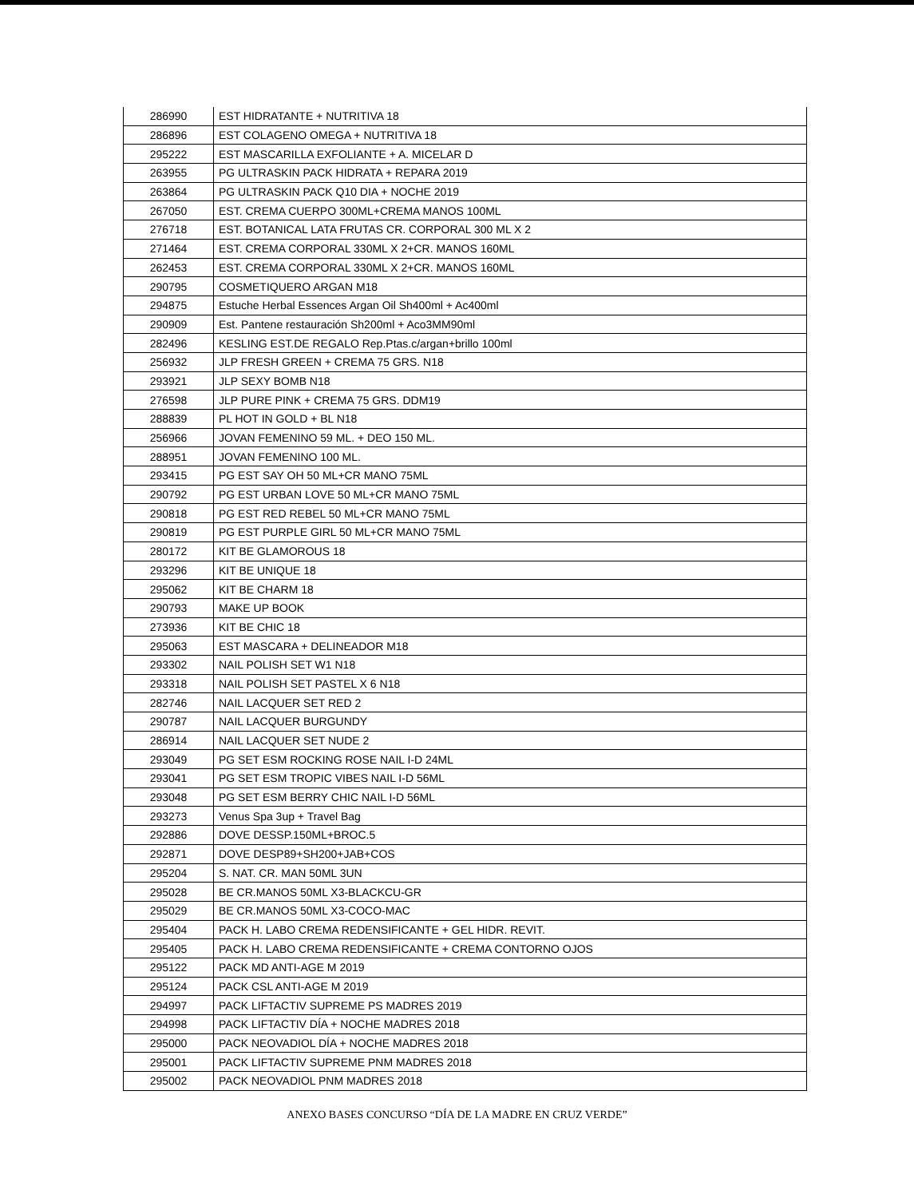| 286990 | EST HIDRATANTE + NUTRITIVA 18 |
| 286896 | EST COLAGENO OMEGA + NUTRITIVA 18 |
| 295222 | EST MASCARILLA EXFOLIANTE + A. MICELAR D |
| 263955 | PG ULTRASKIN PACK HIDRATA + REPARA 2019 |
| 263864 | PG ULTRASKIN PACK Q10 DIA + NOCHE 2019 |
| 267050 | EST. CREMA CUERPO 300ML+CREMA MANOS 100ML |
| 276718 | EST. BOTANICAL LATA FRUTAS CR. CORPORAL 300 ML X 2 |
| 271464 | EST. CREMA CORPORAL 330ML X 2+CR. MANOS 160ML |
| 262453 | EST. CREMA CORPORAL 330ML X 2+CR. MANOS 160ML |
| 290795 | COSMETIQUERO ARGAN M18 |
| 294875 | Estuche Herbal Essences Argan Oil Sh400ml + Ac400ml |
| 290909 | Est. Pantene restauración Sh200ml + Aco3MM90ml |
| 282496 | KESLING EST.DE REGALO Rep.Ptas.c/argan+brillo 100ml |
| 256932 | JLP FRESH GREEN + CREMA 75 GRS. N18 |
| 293921 | JLP SEXY BOMB N18 |
| 276598 | JLP PURE PINK + CREMA 75 GRS. DDM19 |
| 288839 | PL HOT IN GOLD + BL N18 |
| 256966 | JOVAN FEMENINO 59 ML. + DEO 150 ML. |
| 288951 | JOVAN FEMENINO 100 ML. |
| 293415 | PG EST SAY OH 50 ML+CR MANO 75ML |
| 290792 | PG EST URBAN LOVE 50 ML+CR MANO 75ML |
| 290818 | PG EST RED REBEL 50 ML+CR MANO 75ML |
| 290819 | PG EST PURPLE GIRL 50 ML+CR MANO 75ML |
| 280172 | KIT BE GLAMOROUS 18 |
| 293296 | KIT BE UNIQUE 18 |
| 295062 | KIT BE CHARM 18 |
| 290793 | MAKE UP BOOK |
| 273936 | KIT BE CHIC 18 |
| 295063 | EST MASCARA + DELINEADOR M18 |
| 293302 | NAIL POLISH SET W1 N18 |
| 293318 | NAIL POLISH SET PASTEL X 6 N18 |
| 282746 | NAIL LACQUER SET RED 2 |
| 290787 | NAIL LACQUER BURGUNDY |
| 286914 | NAIL LACQUER SET NUDE 2 |
| 293049 | PG SET ESM ROCKING ROSE NAIL I-D 24ML |
| 293041 | PG SET ESM TROPIC VIBES NAIL I-D 56ML |
| 293048 | PG SET ESM BERRY CHIC NAIL I-D 56ML |
| 293273 | Venus Spa 3up + Travel Bag |
| 292886 | DOVE DESSP.150ML+BROC.5 |
| 292871 | DOVE DESP89+SH200+JAB+COS |
| 295204 | S. NAT. CR. MAN 50ML 3UN |
| 295028 | BE CR.MANOS 50ML X3-BLACKCU-GR |
| 295029 | BE CR.MANOS 50ML X3-COCO-MAC |
| 295404 | PACK H. LABO CREMA REDENSIFICANTE + GEL HIDR. REVIT. |
| 295405 | PACK H. LABO CREMA REDENSIFICANTE + CREMA CONTORNO OJOS |
| 295122 | PACK MD ANTI-AGE M 2019 |
| 295124 | PACK CSL ANTI-AGE M 2019 |
| 294997 | PACK LIFTACTIV SUPREME PS MADRES 2019 |
| 294998 | PACK LIFTACTIV DÍA + NOCHE MADRES 2018 |
| 295000 | PACK NEOVADIOL DÍA + NOCHE MADRES 2018 |
| 295001 | PACK LIFTACTIV SUPREME PNM MADRES 2018 |
| 295002 | PACK NEOVADIOL PNM MADRES 2018 |
ANEXO BASES CONCURSO “DÍA DE LA MADRE EN CRUZ VERDE”